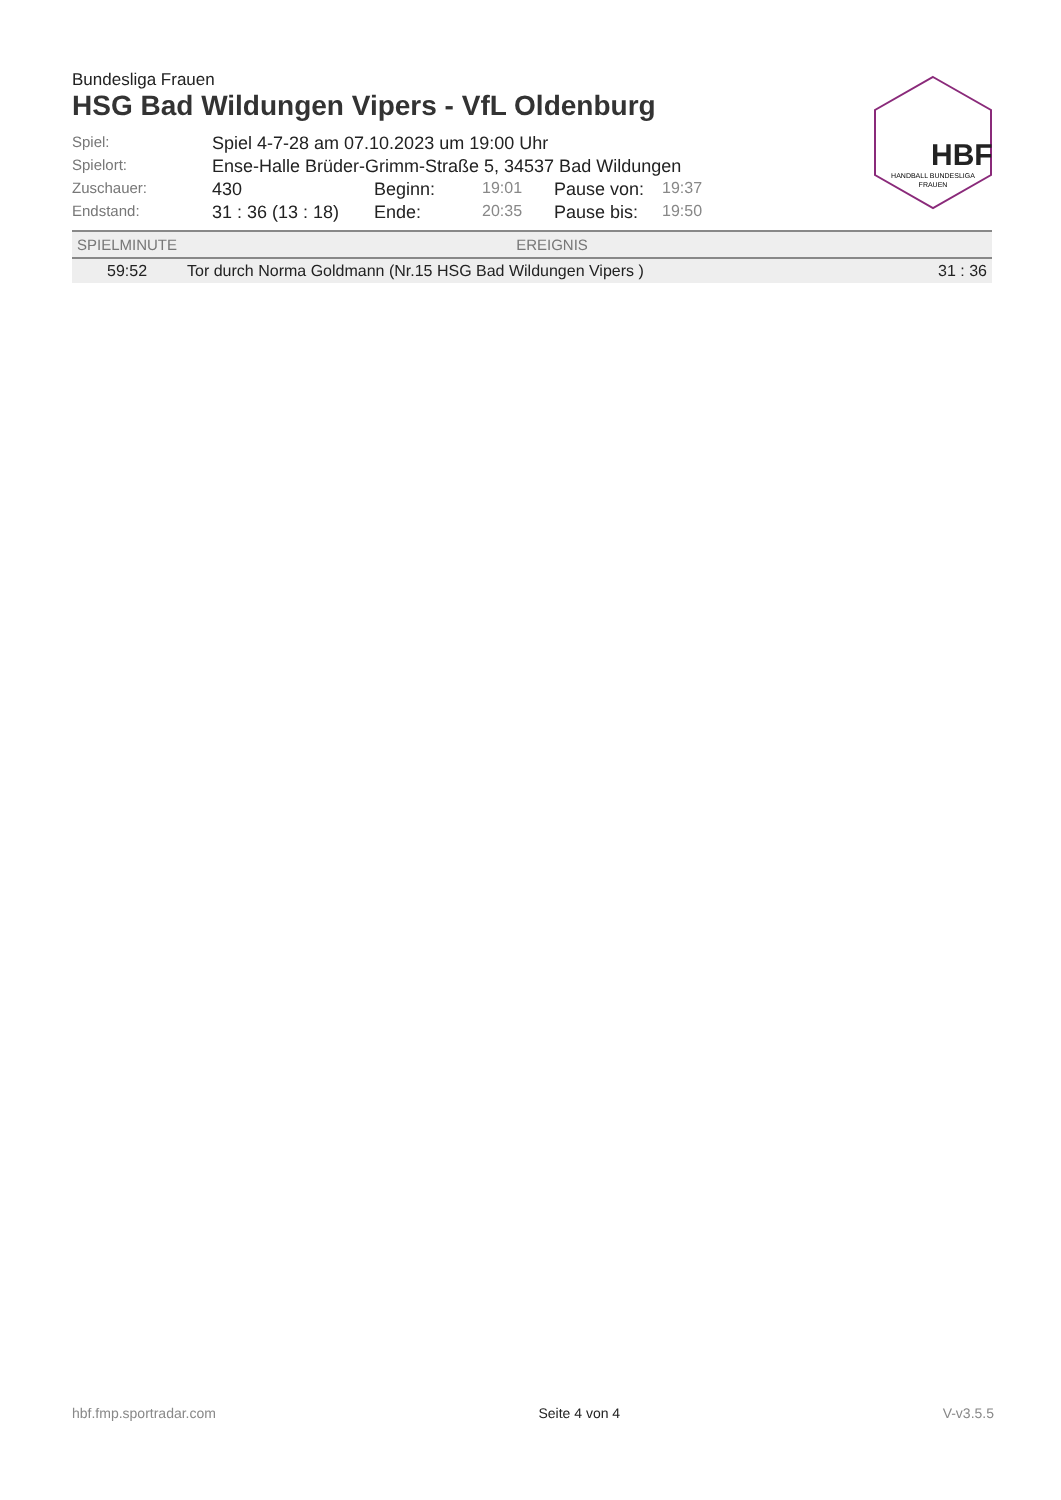HBF
HANDBALL BUNDESLIGA
FRAUEN
Bundesliga Frauen
HSG Bad Wildungen Vipers - VfL Oldenburg
| Spiel: | Spiel 4-7-28 am 07.10.2023 um 19:00 Uhr | | | | |
| Spielort: | Ense-Halle Brüder-Grimm-Straße 5, 34537 Bad Wildungen | | | | |
| Zuschauer: | 430 | Beginn: | 19:01 | Pause von: | 19:37 |
| Endstand: | 31 : 36 (13 : 18) | Ende: | 20:35 | Pause bis: | 19:50 |
| SPIELMINUTE | EREIGNIS | |
| --- | --- | --- |
| 59:52 | Tor durch Norma Goldmann (Nr.15 HSG Bad Wildungen Vipers ) | 31 : 36 |
hbf.fmp.sportradar.com Seite 4 von 4 V-v3.5.5